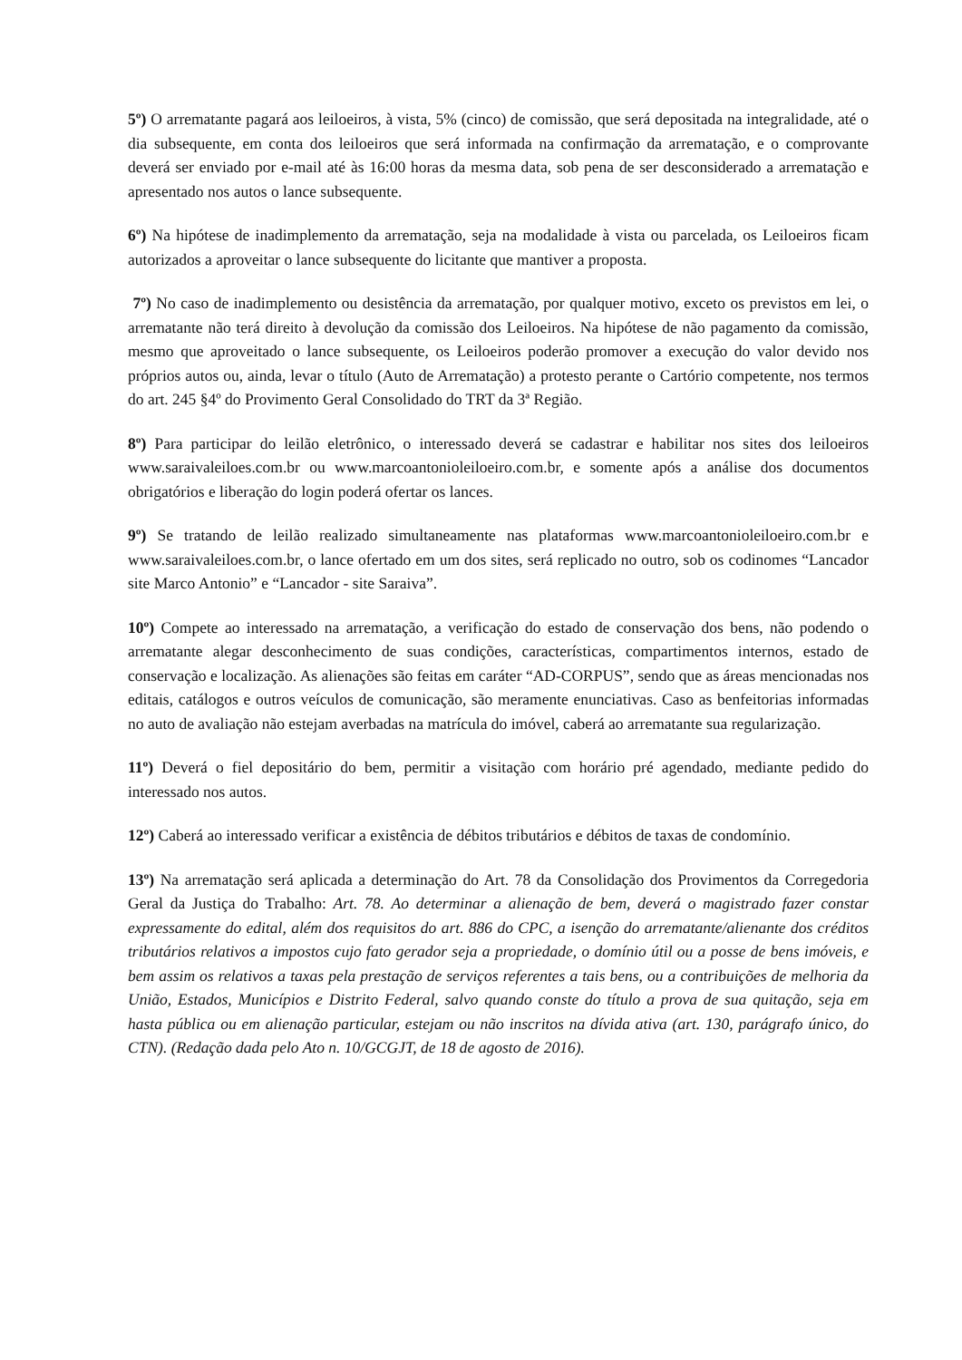5º) O arrematante pagará aos leiloeiros, à vista, 5% (cinco) de comissão, que será depositada na integralidade, até o dia subsequente, em conta dos leiloeiros que será informada na confirmação da arrematação, e o comprovante deverá ser enviado por e-mail até às 16:00 horas da mesma data, sob pena de ser desconsiderado a arrematação e apresentado nos autos o lance subsequente.
6º) Na hipótese de inadimplemento da arrematação, seja na modalidade à vista ou parcelada, os Leiloeiros ficam autorizados a aproveitar o lance subsequente do licitante que mantiver a proposta.
7º) No caso de inadimplemento ou desistência da arrematação, por qualquer motivo, exceto os previstos em lei, o arrematante não terá direito à devolução da comissão dos Leiloeiros. Na hipótese de não pagamento da comissão, mesmo que aproveitado o lance subsequente, os Leiloeiros poderão promover a execução do valor devido nos próprios autos ou, ainda, levar o título (Auto de Arrematação) a protesto perante o Cartório competente, nos termos do art. 245 §4º do Provimento Geral Consolidado do TRT da 3ª Região.
8º) Para participar do leilão eletrônico, o interessado deverá se cadastrar e habilitar nos sites dos leiloeiros www.saraivaleiloes.com.br ou www.marcoantonioleiloeiro.com.br, e somente após a análise dos documentos obrigatórios e liberação do login poderá ofertar os lances.
9º) Se tratando de leilão realizado simultaneamente nas plataformas www.marcoantonioleiloeiro.com.br e www.saraivaleiloes.com.br, o lance ofertado em um dos sites, será replicado no outro, sob os codinomes “Lancador site Marco Antonio” e “Lancador - site Saraiva”.
10º) Compete ao interessado na arrematação, a verificação do estado de conservação dos bens, não podendo o arrematante alegar desconhecimento de suas condições, características, compartimentos internos, estado de conservação e localização. As alienações são feitas em caráter “AD-CORPUS”, sendo que as áreas mencionadas nos editais, catálogos e outros veículos de comunicação, são meramente enunciativas. Caso as benfeitorias informadas no auto de avaliação não estejam averbadas na matrícula do imóvel, caberá ao arrematante sua regularização.
11º) Deverá o fiel depositário do bem, permitir a visitação com horário pré agendado, mediante pedido do interessado nos autos.
12º) Caberá ao interessado verificar a existência de débitos tributários e débitos de taxas de condomínio.
13º) Na arrematação será aplicada a determinação do Art. 78 da Consolidação dos Provimentos da Corregedoria Geral da Justiça do Trabalho: Art. 78. Ao determinar a alienação de bem, deverá o magistrado fazer constar expressamente do edital, além dos requisitos do art. 886 do CPC, a isenção do arrematante/alienante dos créditos tributários relativos a impostos cujo fato gerador seja a propriedade, o domínio útil ou a posse de bens imóveis, e bem assim os relativos a taxas pela prestação de serviços referentes a tais bens, ou a contribuições de melhoria da União, Estados, Municípios e Distrito Federal, salvo quando conste do título a prova de sua quitação, seja em hasta pública ou em alienação particular, estejam ou não inscritos na dívida ativa (art. 130, parágrafo único, do CTN). (Redação dada pelo Ato n. 10/GCGJT, de 18 de agosto de 2016).